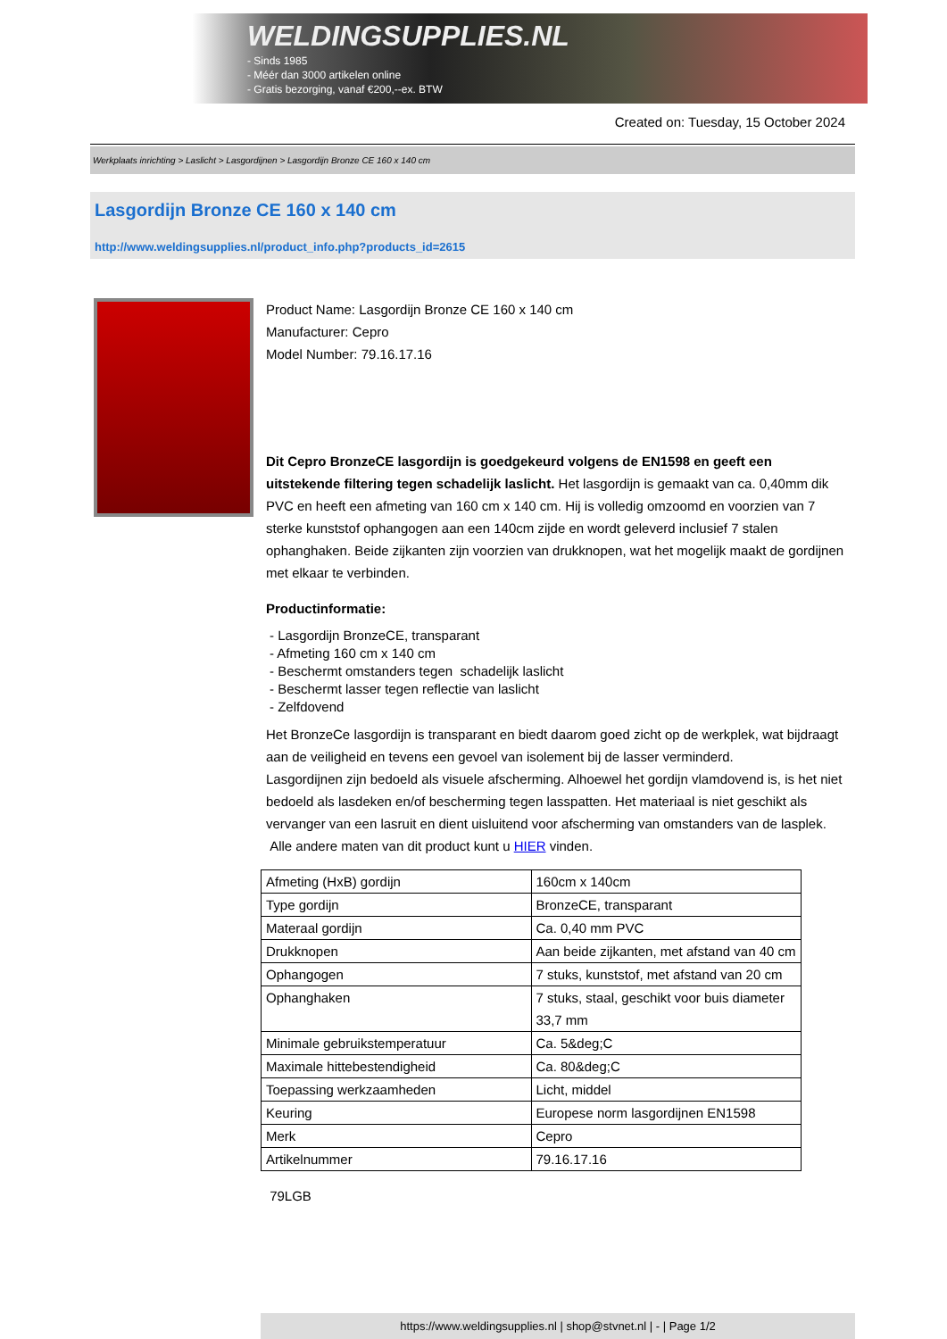WELDINGSUPPLIES.NL
- Sinds 1985
- Méér dan 3000 artikelen online
- Gratis bezorging, vanaf €200,--ex. BTW
Created on: Tuesday, 15 October 2024
Werkplaats inrichting > Laslicht > Lasgordijnen > Lasgordijn Bronze CE 160 x 140 cm
Lasgordijn Bronze CE 160 x 140 cm
http://www.weldingsupplies.nl/product_info.php?products_id=2615
Product Name: Lasgordijn Bronze CE 160 x 140 cm
Manufacturer: Cepro
Model Number: 79.16.17.16
Dit Cepro BronzeCE lasgordijn is goedgekeurd volgens de EN1598 en geeft een uitstekende filtering tegen schadelijk laslicht. Het lasgordijn is gemaakt van ca. 0,40mm dik PVC en heeft een afmeting van 160 cm x 140 cm. Hij is volledig omzoomd en voorzien van 7 sterke kunststof ophangogen aan een 140cm zijde en wordt geleverd inclusief 7 stalen ophanghaken. Beide zijkanten zijn voorzien van drukknopen, wat het mogelijk maakt de gordijnen met elkaar te verbinden.
Productinformatie:
- Lasgordijn BronzeCE, transparant
- Afmeting 160 cm x 140 cm
- Beschermt omstanders tegen schadelijk laslicht
- Beschermt lasser tegen reflectie van laslicht
- Zelfdovend
Het BronzeCe lasgordijn is transparant en biedt daarom goed zicht op de werkplek, wat bijdraagt aan de veiligheid en tevens een gevoel van isolement bij de lasser verminderd.
Lasgordijnen zijn bedoeld als visuele afscherming. Alhoewel het gordijn vlamdovend is, is het niet bedoeld als lasdeken en/of bescherming tegen lasspatten. Het materiaal is niet geschikt als vervanger van een lasruit en dient uisluitend voor afscherming van omstanders van de lasplek.
Alle andere maten van dit product kunt u HIER vinden.
| Afmeting (HxB) gordijn | 160cm x 140cm |
| Type gordijn | BronzeCE, transparant |
| Materaal gordijn | Ca. 0,40 mm PVC |
| Drukknopen | Aan beide zijkanten, met afstand van 40 cm |
| Ophangogen | 7 stuks, kunststof, met afstand van 20 cm |
| Ophanghaken | 7 stuks, staal, geschikt voor buis diameter 33,7 mm |
| Minimale gebruikstemperatuur | Ca. 5&deg;C |
| Maximale hittebestendigheid | Ca. 80&deg;C |
| Toepassing werkzaamheden | Licht, middel |
| Keuring | Europese norm lasgordijnen EN1598 |
| Merk | Cepro |
| Artikelnummer | 79.16.17.16 |
79LGB
https://www.weldingsupplies.nl | shop@stvnet.nl | - | Page 1/2